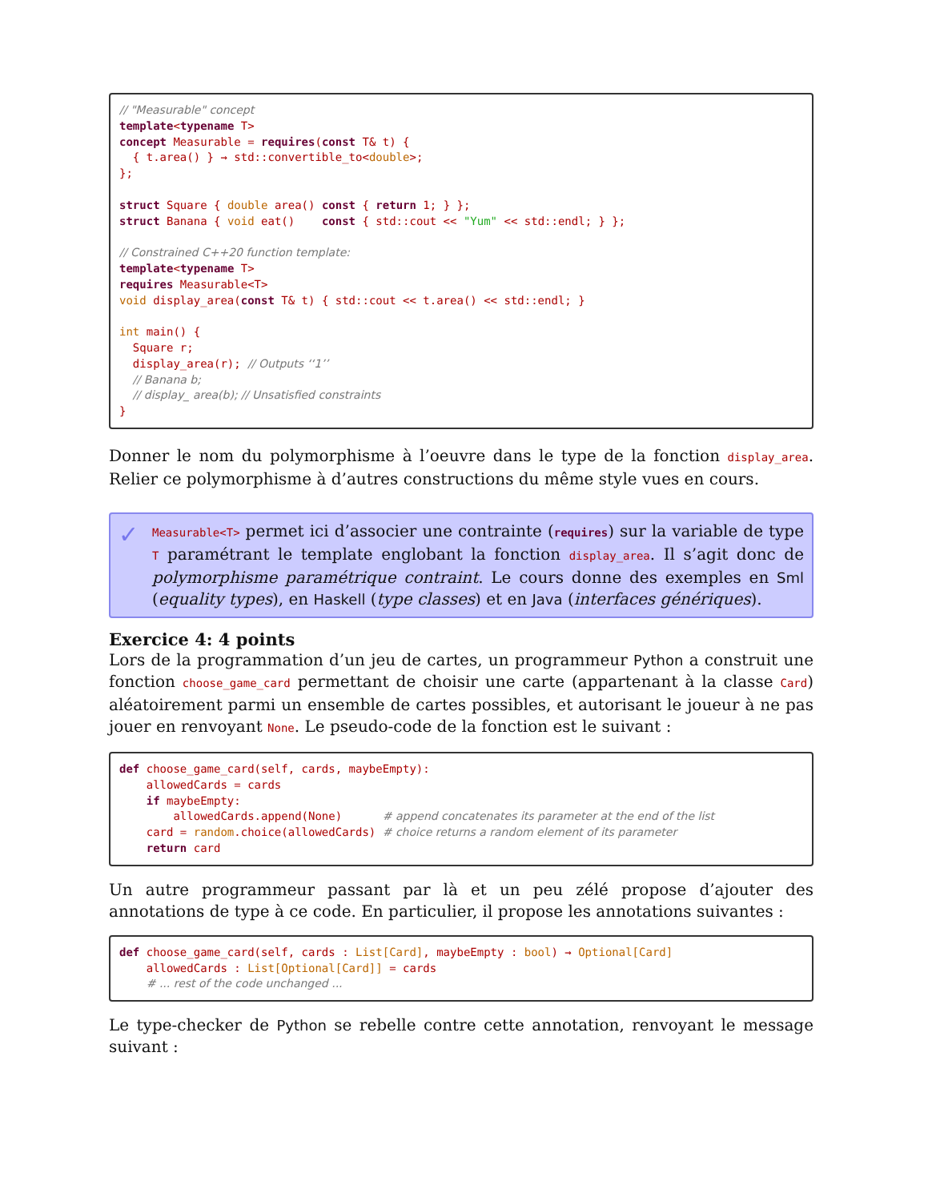// "Measurable" concept template<typename T> concept Measurable = requires(const T& t) { { t.area() } → std::convertible_to<double>; }; struct Square { double area() const { return 1; } }; struct Banana { void eat() const { std::cout << "Yum" << std::endl; } }; // Constrained C++20 function template: template<typename T> requires Measurable<T> void display_area(const T& t) { std::cout << t.area() << std::endl; } int main() { Square r; display_area(r); // Outputs ‘‘1’’ // Banana b; // display_ area(b); // Unsatisfied constraints }
Donner le nom du polymorphisme à l’oeuvre dans le type de la fonction display_area. Relier ce polymorphisme à d’autres constructions du même style vues en cours.
✓
Measurable<T> permet ici d’associer une contrainte (requires) sur la variable de type T paramétrant le template englobant la fonction display_area. Il s’agit donc de polymorphisme paramétrique contraint. Le cours donne des exemples en Sml (equality types), en Haskell (type classes) et en Java (interfaces génériques).
Exercice 4: 4 points
Lors de la programmation d’un jeu de cartes, un programmeur Python a construit une fonction choose_game_card permettant de choisir une carte (appartenant à la classe Card) aléatoirement parmi un ensemble de cartes possibles, et autorisant le joueur à ne pas jouer en renvoyant None. Le pseudo-code de la fonction est le suivant :
def choose_game_card(self, cards, maybeEmpty): allowedCards = cards if maybeEmpty: allowedCards.append(None) # append concatenates its parameter at the end of the list card = random.choice(allowedCards) # choice returns a random element of its parameter return card
Un autre programmeur passant par là et un peu zélé propose d’ajouter des annotations de type à ce code. En particulier, il propose les annotations suivantes :
def choose_game_card(self, cards : List[Card], maybeEmpty : bool) → Optional[Card] allowedCards : List[Optional[Card]] = cards # ... rest of the code unchanged ...
Le type-checker de Python se rebelle contre cette annotation, renvoyant le message suivant :